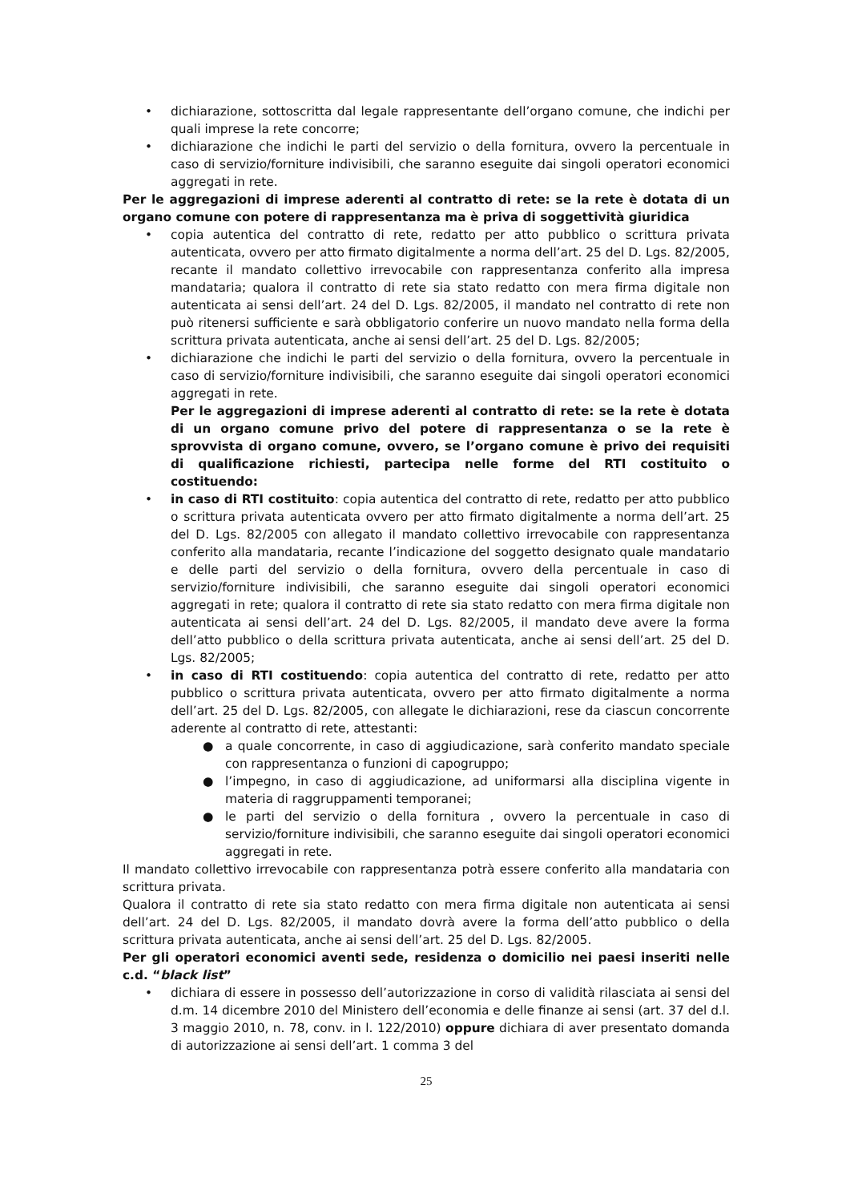• dichiarazione, sottoscritta dal legale rappresentante dell’organo comune, che indichi per quali imprese la rete concorre;
• dichiarazione che indichi le parti del servizio o della fornitura, ovvero la percentuale in caso di servizio/forniture indivisibili, che saranno eseguite dai singoli operatori economici aggregati in rete.
Per le aggregazioni di imprese aderenti al contratto di rete: se la rete è dotata di un organo comune con potere di rappresentanza ma è priva di soggettività giuridica
• copia autentica del contratto di rete, redatto per atto pubblico o scrittura privata autenticata, ovvero per atto firmato digitalmente a norma dell’art. 25 del D. Lgs. 82/2005, recante il mandato collettivo irrevocabile con rappresentanza conferito alla impresa mandataria; qualora il contratto di rete sia stato redatto con mera firma digitale non autenticata ai sensi dell’art. 24 del D. Lgs. 82/2005, il mandato nel contratto di rete non può ritenersi sufficiente e sarà obbligatorio conferire un nuovo mandato nella forma della scrittura privata autenticata, anche ai sensi dell’art. 25 del D. Lgs. 82/2005;
• dichiarazione che indichi le parti del servizio o della fornitura, ovvero la percentuale in caso di servizio/forniture indivisibili, che saranno eseguite dai singoli operatori economici aggregati in rete.
Per le aggregazioni di imprese aderenti al contratto di rete: se la rete è dotata di un organo comune privo del potere di rappresentanza o se la rete è sprovvista di organo comune, ovvero, se l’organo comune è privo dei requisiti di qualificazione richiesti, partecipa nelle forme del RTI costituito o costituendo:
• in caso di RTI costituito: copia autentica del contratto di rete, redatto per atto pubblico o scrittura privata autenticata ovvero per atto firmato digitalmente a norma dell’art. 25 del D. Lgs. 82/2005 con allegato il mandato collettivo irrevocabile con rappresentanza conferito alla mandataria, recante l’indicazione del soggetto designato quale mandatario e delle parti del servizio o della fornitura, ovvero della percentuale in caso di servizio/forniture indivisibili, che saranno eseguite dai singoli operatori economici aggregati in rete; qualora il contratto di rete sia stato redatto con mera firma digitale non autenticata ai sensi dell’art. 24 del D. Lgs. 82/2005, il mandato deve avere la forma dell’atto pubblico o della scrittura privata autenticata, anche ai sensi dell’art. 25 del D. Lgs. 82/2005;
• in caso di RTI costituendo: copia autentica del contratto di rete, redatto per atto pubblico o scrittura privata autenticata, ovvero per atto firmato digitalmente a norma dell’art. 25 del D. Lgs. 82/2005, con allegate le dichiarazioni, rese da ciascun concorrente aderente al contratto di rete, attestanti:
● a quale concorrente, in caso di aggiudicazione, sarà conferito mandato speciale con rappresentanza o funzioni di capogruppo;
● l’impegno, in caso di aggiudicazione, ad uniformarsi alla disciplina vigente in materia di raggruppamenti temporanei;
● le parti del servizio o della fornitura , ovvero la percentuale in caso di servizio/forniture indivisibili, che saranno eseguite dai singoli operatori economici aggregati in rete.
Il mandato collettivo irrevocabile con rappresentanza potrà essere conferito alla mandataria con scrittura privata.
Qualora il contratto di rete sia stato redatto con mera firma digitale non autenticata ai sensi dell’art. 24 del D. Lgs. 82/2005, il mandato dovrà avere la forma dell’atto pubblico o della scrittura privata autenticata, anche ai sensi dell’art. 25 del D. Lgs. 82/2005.
Per gli operatori economici aventi sede, residenza o domicilio nei paesi inseriti nelle c.d. “black list”
• dichiara di essere in possesso dell’autorizzazione in corso di validità rilasciata ai sensi del d.m. 14 dicembre 2010 del Ministero dell’economia e delle finanze ai sensi (art. 37 del d.l. 3 maggio 2010, n. 78, conv. in l. 122/2010) oppure dichiara di aver presentato domanda di autorizzazione ai sensi dell’art. 1 comma 3 del
25